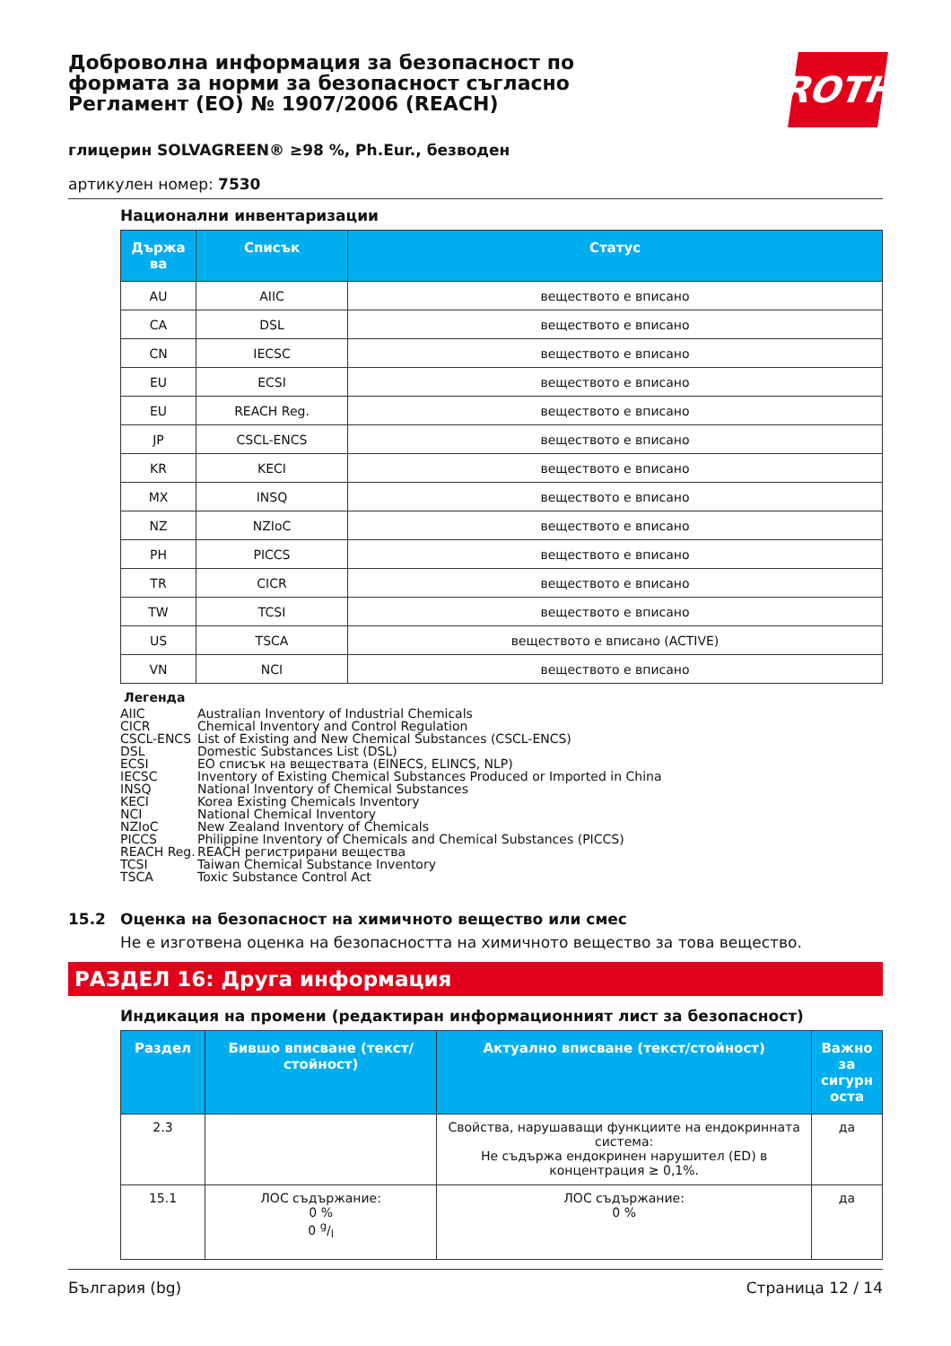Доброволна информация за безопасност по формата за норми за безопасност съгласно Регламент (ЕО) № 1907/2006 (REACH)
ROTH
глицерин SOLVAGREEN® ≥98 %, Ph.Eur., безводен
артикулен номер: 7530
Национални инвентаризации
| Държа ва | Списък | Статус |
| --- | --- | --- |
| AU | AIIC | веществото е вписано |
| CA | DSL | веществото е вписано |
| CN | IECSC | веществото е вписано |
| EU | ECSI | веществото е вписано |
| EU | REACH Reg. | веществото е вписано |
| JP | CSCL-ENCS | веществото е вписано |
| KR | KECI | веществото е вписано |
| MX | INSQ | веществото е вписано |
| NZ | NZIoC | веществото е вписано |
| PH | PICCS | веществото е вписано |
| TR | CICR | веществото е вписано |
| TW | TCSI | веществото е вписано |
| US | TSCA | веществото е вписано (ACTIVE) |
| VN | NCI | веществото е вписано |
Легенда
AIIC Australian Inventory of Industrial Chemicals
CICR Chemical Inventory and Control Regulation
CSCL-ENCS List of Existing and New Chemical Substances (CSCL-ENCS)
DSL Domestic Substances List (DSL)
ECSI ЕО списък на веществата (EINECS, ELINCS, NLP)
IECSC Inventory of Existing Chemical Substances Produced or Imported in China
INSQ National Inventory of Chemical Substances
KECI Korea Existing Chemicals Inventory
NCI National Chemical Inventory
NZIoC New Zealand Inventory of Chemicals
PICCS Philippine Inventory of Chemicals and Chemical Substances (PICCS)
REACH Reg. REACH регистрирани вещества
TCSI Taiwan Chemical Substance Inventory
TSCA Toxic Substance Control Act
15.2 Оценка на безопасност на химичното вещество или смес
Не е изготвена оценка на безопасността на химичното вещество за това вещество.
РАЗДЕЛ 16: Друга информация
Индикация на промени (редактиран информационният лист за безопасност)
| Раздел | Бившо вписване (текст/стойност) | Актуално вписване (текст/стойност) | Важно за сигурн оста |
| --- | --- | --- | --- |
| 2.3 | | Свойства, нарушаващи функциите на ендокринната система: Не съдържа ендокринен нарушител (ED) в концентрация ≥ 0,1%. | да |
| 15.1 | ЛОС съдържание: 0 % 0 g/l | ЛОС съдържание: 0 % | да |
България (bg) Страница 12 / 14